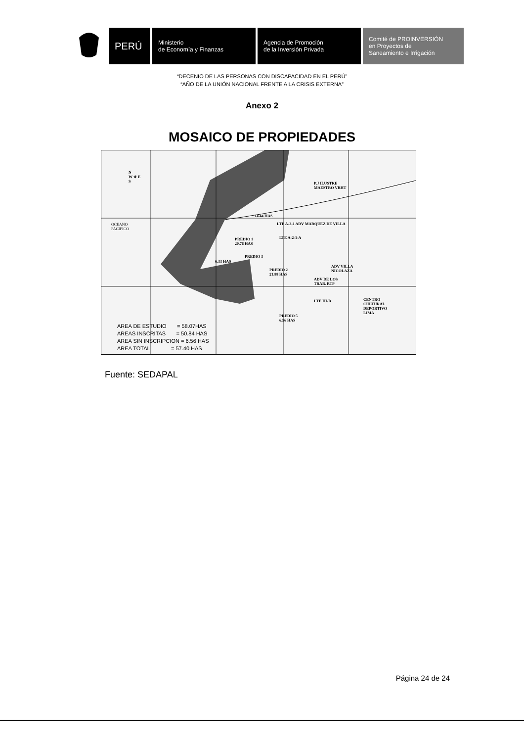PERÚ
Ministerio
de Economía y Finanzas
Agencia de Promoción
de la Inversión Privada
Comité de PROINVERSIÓN
en Proyectos de
Saneamiento e Irrigación
“DECENIO DE LAS PERSONAS CON DISCAPACIDAD EN EL PERÚ”
“AÑO DE LA UNIÓN NACIONAL FRENTE A LA CRISIS EXTERNA”
Anexo 2
MOSAICO DE PROPIEDADES
N
W ✳ E
S
OCEANO
PACIFICO
P.J ILUSTRE
MAESTRO VRHT
14.44 HAS
LTE A-2-1 ADV MARQUEZ DE VILLA
PREDIO 1
20.76 HAS
LTE A-2-1-A
6.33 HAS
PREDIO 3
PREDIO 2
21.88 HAS
ADV VILLA
NICOLAZA
ADV DE LOS
TRAB. RTP
LTE III-B
CENTRO
CULTURAL
DEPORTIVO
LIMA
PREDIO 5
6.56 HAS
AREA DE ESTUDIO = 58.07HAS
AREAS INSCRITAS = 50.84 HAS
AREA SIN INSCRIPCION = 6.56 HAS
AREA TOTAL = 57.40 HAS
Fuente: SEDAPAL
Página 24 de 24